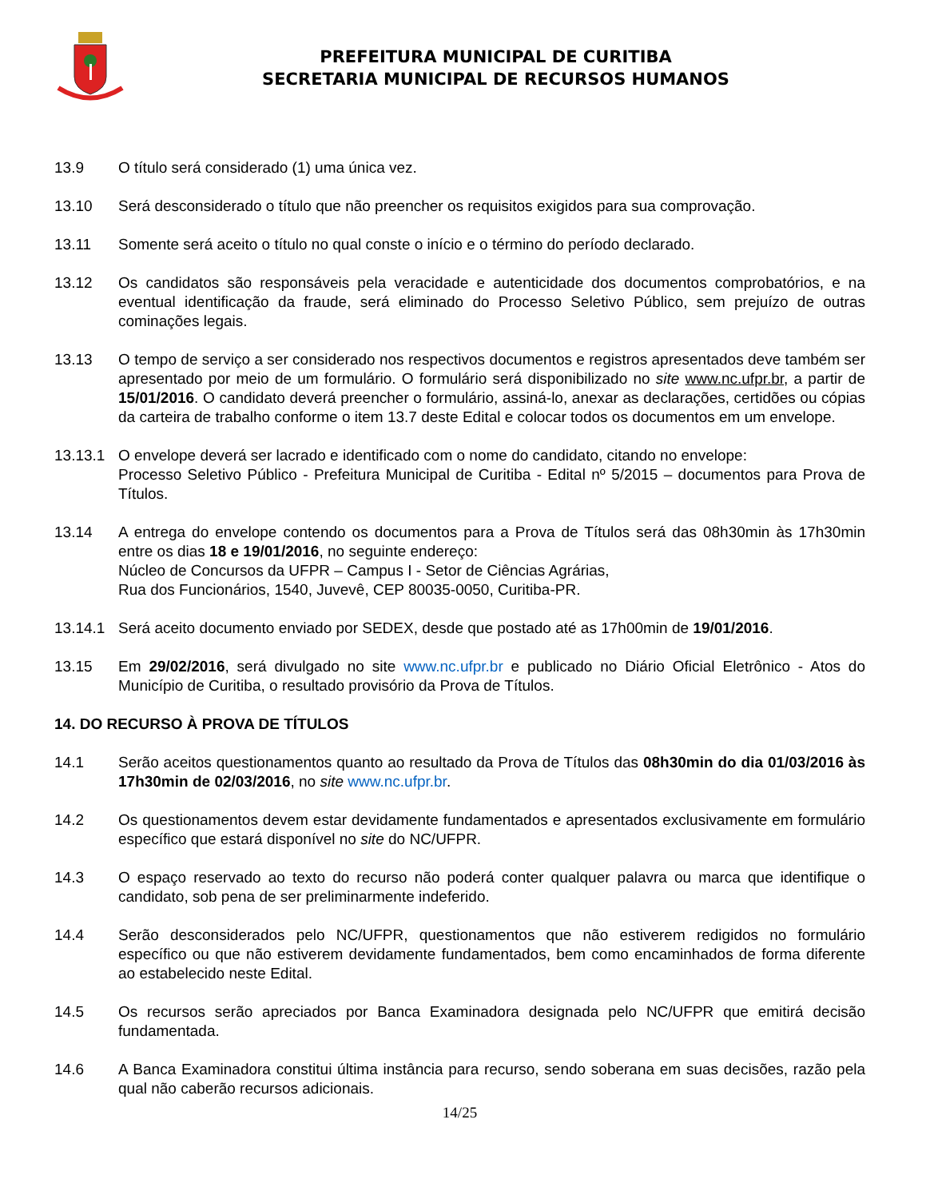PREFEITURA MUNICIPAL DE CURITIBA
SECRETARIA MUNICIPAL DE RECURSOS HUMANOS
13.9 O título será considerado (1) uma única vez.
13.10 Será desconsiderado o título que não preencher os requisitos exigidos para sua comprovação.
13.11 Somente será aceito o título no qual conste o início e o término do período declarado.
13.12 Os candidatos são responsáveis pela veracidade e autenticidade dos documentos comprobatórios, e na eventual identificação da fraude, será eliminado do Processo Seletivo Público, sem prejuízo de outras cominações legais.
13.13 O tempo de serviço a ser considerado nos respectivos documentos e registros apresentados deve também ser apresentado por meio de um formulário. O formulário será disponibilizado no site www.nc.ufpr.br, a partir de 15/01/2016. O candidato deverá preencher o formulário, assiná-lo, anexar as declarações, certidões ou cópias da carteira de trabalho conforme o item 13.7 deste Edital e colocar todos os documentos em um envelope.
13.13.1 O envelope deverá ser lacrado e identificado com o nome do candidato, citando no envelope:
Processo Seletivo Público - Prefeitura Municipal de Curitiba - Edital nº 5/2015 – documentos para Prova de Títulos.
13.14 A entrega do envelope contendo os documentos para a Prova de Títulos será das 08h30min às 17h30min entre os dias 18 e 19/01/2016, no seguinte endereço:
Núcleo de Concursos da UFPR – Campus I - Setor de Ciências Agrárias,
Rua dos Funcionários, 1540, Juvevê, CEP 80035-0050, Curitiba-PR.
13.14.1 Será aceito documento enviado por SEDEX, desde que postado até as 17h00min de 19/01/2016.
13.15 Em 29/02/2016, será divulgado no site www.nc.ufpr.br e publicado no Diário Oficial Eletrônico - Atos do Município de Curitiba, o resultado provisório da Prova de Títulos.
14. DO RECURSO À PROVA DE TÍTULOS
14.1 Serão aceitos questionamentos quanto ao resultado da Prova de Títulos das 08h30min do dia 01/03/2016 às 17h30min de 02/03/2016, no site www.nc.ufpr.br.
14.2 Os questionamentos devem estar devidamente fundamentados e apresentados exclusivamente em formulário específico que estará disponível no site do NC/UFPR.
14.3 O espaço reservado ao texto do recurso não poderá conter qualquer palavra ou marca que identifique o candidato, sob pena de ser preliminarmente indeferido.
14.4 Serão desconsiderados pelo NC/UFPR, questionamentos que não estiverem redigidos no formulário específico ou que não estiverem devidamente fundamentados, bem como encaminhados de forma diferente ao estabelecido neste Edital.
14.5 Os recursos serão apreciados por Banca Examinadora designada pelo NC/UFPR que emitirá decisão fundamentada.
14.6 A Banca Examinadora constitui última instância para recurso, sendo soberana em suas decisões, razão pela qual não caberão recursos adicionais.
14/25